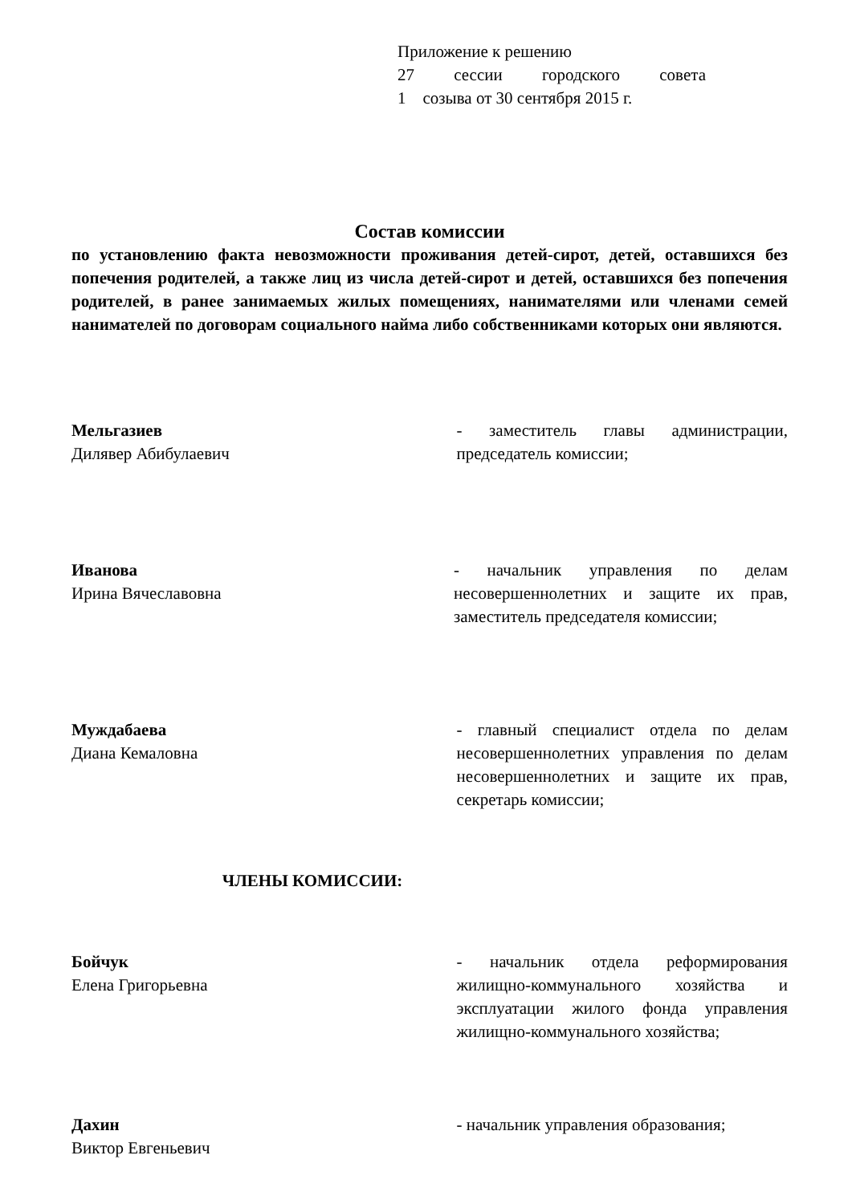Приложение к решению
27 сессии городского совета
1 созыва от 30 сентября 2015 г.
Состав комиссии
по установлению факта невозможности проживания детей-сирот, детей, оставшихся без попечения родителей, а также лиц из числа детей-сирот и детей, оставшихся без попечения родителей, в ранее занимаемых жилых помещениях, нанимателями или членами семей нанимателей по договорам социального найма либо собственниками которых они являются.
Мельгазиев
Дилявер Абибулаевич
- заместитель главы администрации, председатель комиссии;
Иванова
Ирина Вячеславовна
- начальник управления по делам несовершеннолетних и защите их прав, заместитель председателя комиссии;
Муждабаева
Диана Кемаловна
- главный специалист отдела по делам несовершеннолетних управления по делам несовершеннолетних и защите их прав, секретарь комиссии;
ЧЛЕНЫ КОМИССИИ:
Бойчук
Елена Григорьевна
- начальник отдела реформирования жилищно-коммунального хозяйства и эксплуатации жилого фонда управления жилищно-коммунального хозяйства;
Дахин
Виктор Евгеньевич
- начальник управления образования;